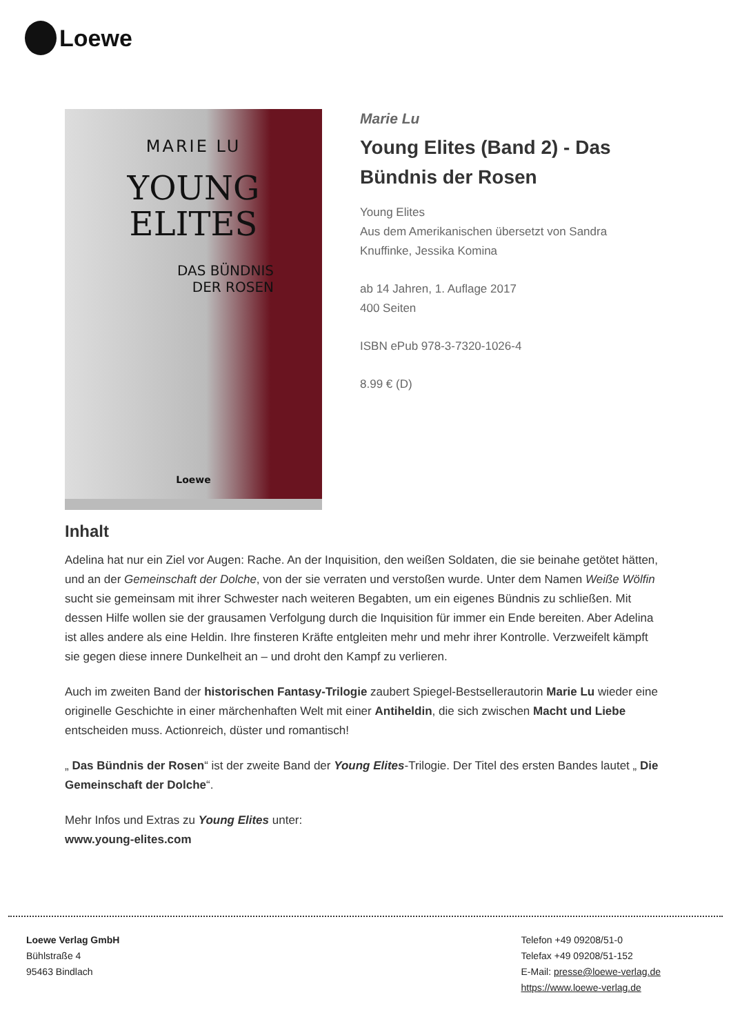Loewe
MARIE LU
YOUNG
ELITES
DAS BÜNDNIS
DER ROSEN
Loewe
Marie Lu
Young Elites (Band 2) - Das Bündnis der Rosen
Young Elites
Aus dem Amerikanischen übersetzt von Sandra Knuffinke, Jessika Komina
ab 14 Jahren, 1. Auflage 2017
400 Seiten
ISBN ePub 978-3-7320-1026-4
8.99 € (D)
Inhalt
Adelina hat nur ein Ziel vor Augen: Rache. An der Inquisition, den weißen Soldaten, die sie beinahe getötet hätten, und an der Gemeinschaft der Dolche, von der sie verraten und verstoßen wurde. Unter dem Namen Weiße Wölfin sucht sie gemeinsam mit ihrer Schwester nach weiteren Begabten, um ein eigenes Bündnis zu schließen. Mit dessen Hilfe wollen sie der grausamen Verfolgung durch die Inquisition für immer ein Ende bereiten. Aber Adelina ist alles andere als eine Heldin. Ihre finsteren Kräfte entgleiten mehr und mehr ihrer Kontrolle. Verzweifelt kämpft sie gegen diese innere Dunkelheit an – und droht den Kampf zu verlieren.
Auch im zweiten Band der historischen Fantasy-Trilogie zaubert Spiegel-Bestsellerautorin Marie Lu wieder eine originelle Geschichte in einer märchenhaften Welt mit einer Antiheldin, die sich zwischen Macht und Liebe entscheiden muss. Actionreich, düster und romantisch!
„ Das Bündnis der Rosen“ ist der zweite Band der Young Elites-Trilogie. Der Titel des ersten Bandes lautet „ Die Gemeinschaft der Dolche“.
Mehr Infos und Extras zu Young Elites unter:
www.young-elites.com
Loewe Verlag GmbH
Bühlstraße 4
95463 Bindlach
Telefon +49 09208/51-0
Telefax +49 09208/51-152
E-Mail: presse@loewe-verlag.de
https://www.loewe-verlag.de